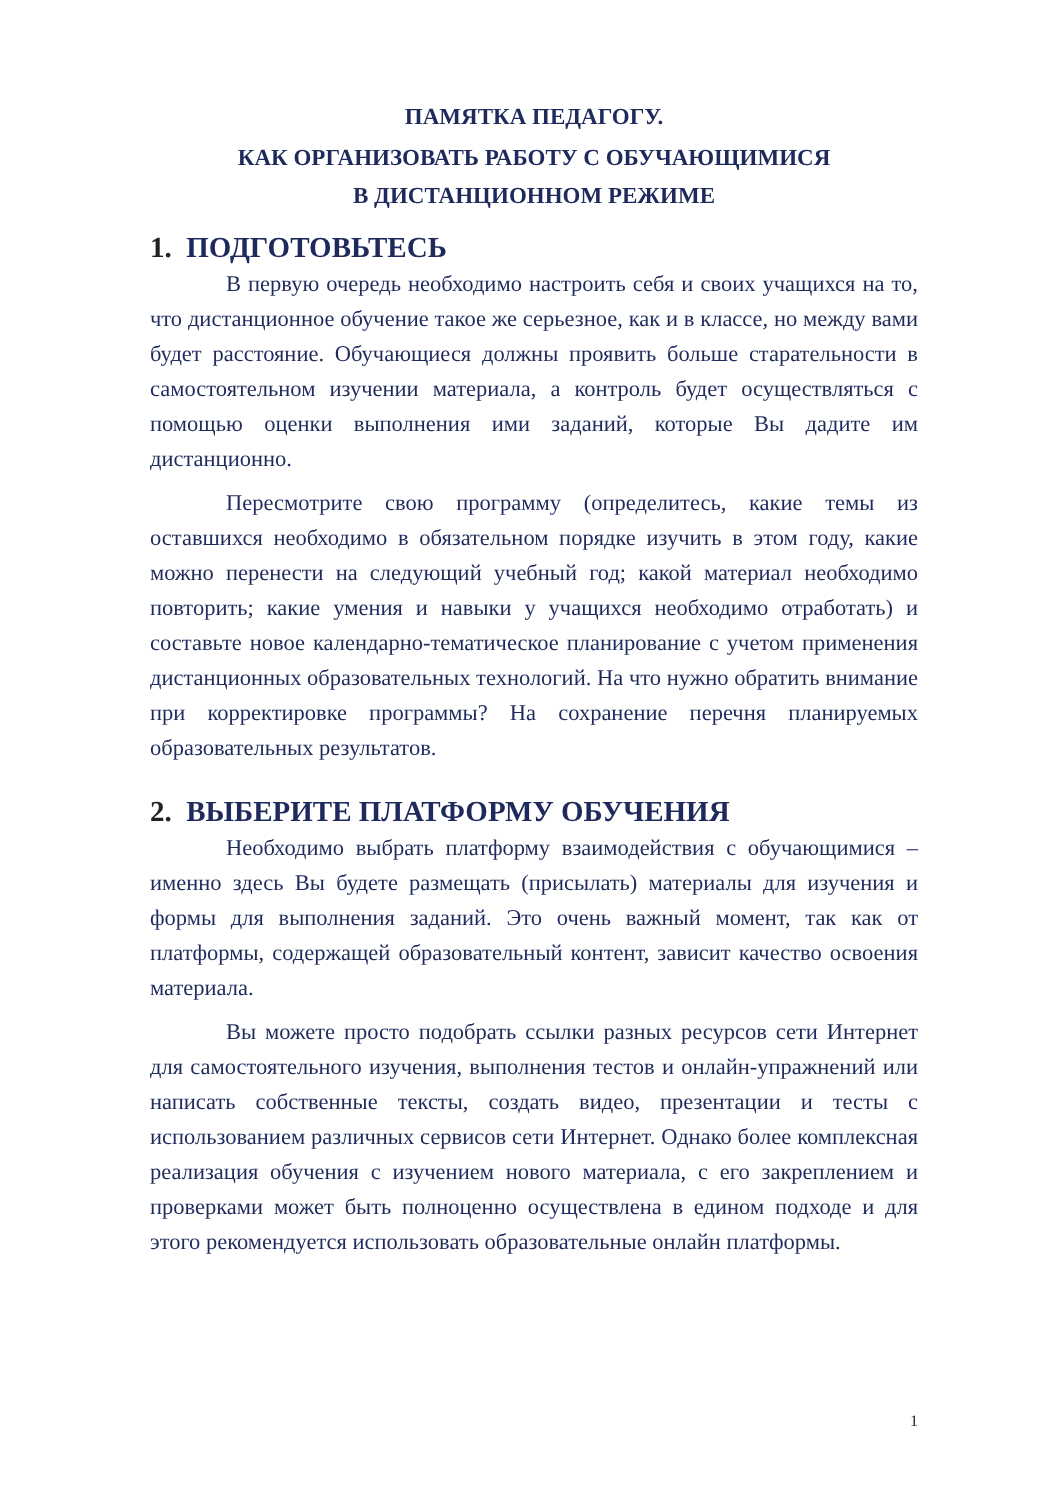ПАМЯТКА ПЕДАГОГУ.
КАК ОРГАНИЗОВАТЬ РАБОТУ С ОБУЧАЮЩИМИСЯ
В ДИСТАНЦИОННОМ РЕЖИМЕ
1. ПОДГОТОВЬТЕСЬ
В первую очередь необходимо настроить себя и своих учащихся на то, что дистанционное обучение такое же серьезное, как и в классе, но между вами будет расстояние. Обучающиеся должны проявить больше старательности в самостоятельном изучении материала, а контроль будет осуществляться с помощью оценки выполнения ими заданий, которые Вы дадите им дистанционно.
Пересмотрите свою программу (определитесь, какие темы из оставшихся необходимо в обязательном порядке изучить в этом году, какие можно перенести на следующий учебный год; какой материал необходимо повторить; какие умения и навыки у учащихся необходимо отработать) и составьте новое календарно-тематическое планирование с учетом применения дистанционных образовательных технологий. На что нужно обратить внимание при корректировке программы? На сохранение перечня планируемых образовательных результатов.
2. ВЫБЕРИТЕ ПЛАТФОРМУ ОБУЧЕНИЯ
Необходимо выбрать платформу взаимодействия с обучающимися – именно здесь Вы будете размещать (присылать) материалы для изучения и формы для выполнения заданий. Это очень важный момент, так как от платформы, содержащей образовательный контент, зависит качество освоения материала.
Вы можете просто подобрать ссылки разных ресурсов сети Интернет для самостоятельного изучения, выполнения тестов и онлайн-упражнений или написать собственные тексты, создать видео, презентации и тесты с использованием различных сервисов сети Интернет. Однако более комплексная реализация обучения с изучением нового материала, с его закреплением и проверками может быть полноценно осуществлена в едином подходе и для этого рекомендуется использовать образовательные онлайн платформы.
1